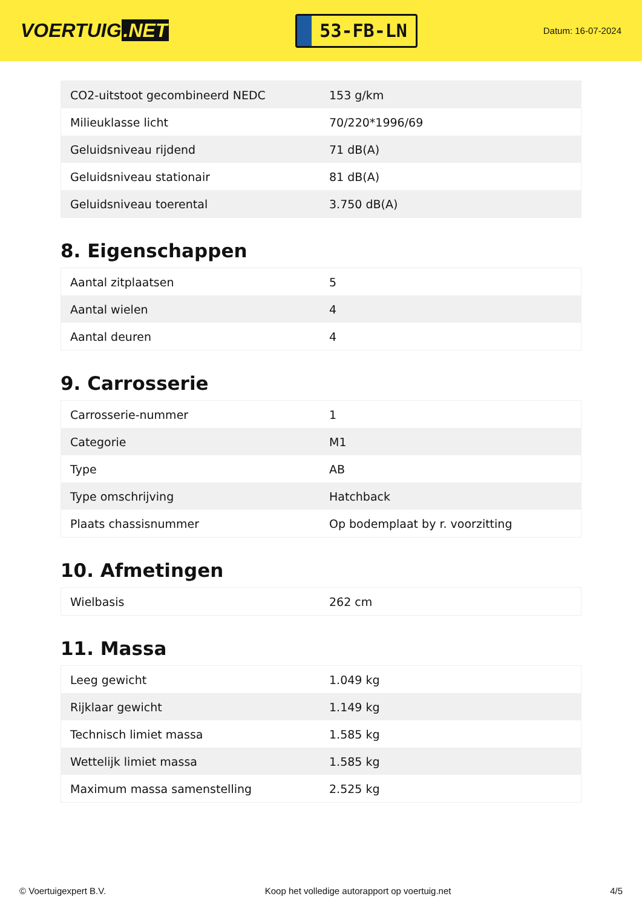VOERTUIG.NET
53-FB-LN
Datum: 16-07-2024
| CO2-uitstoot gecombineerd NEDC | 153 g/km |
| Milieuklasse licht | 70/220*1996/69 |
| Geluidsniveau rijdend | 71 dB(A) |
| Geluidsniveau stationair | 81 dB(A) |
| Geluidsniveau toerental | 3.750 dB(A) |
8. Eigenschappen
| Aantal zitplaatsen | 5 |
| Aantal wielen | 4 |
| Aantal deuren | 4 |
9. Carrosserie
| Carrosserie-nummer | 1 |
| Categorie | M1 |
| Type | AB |
| Type omschrijving | Hatchback |
| Plaats chassisnummer | Op bodemplaat by r. voorzitting |
10. Afmetingen
| Wielbasis | 262 cm |
11. Massa
| Leeg gewicht | 1.049 kg |
| Rijklaar gewicht | 1.149 kg |
| Technisch limiet massa | 1.585 kg |
| Wettelijk limiet massa | 1.585 kg |
| Maximum massa samenstelling | 2.525 kg |
© Voertuigexpert B.V. Koop het volledige autorapport op voertuig.net 4/5